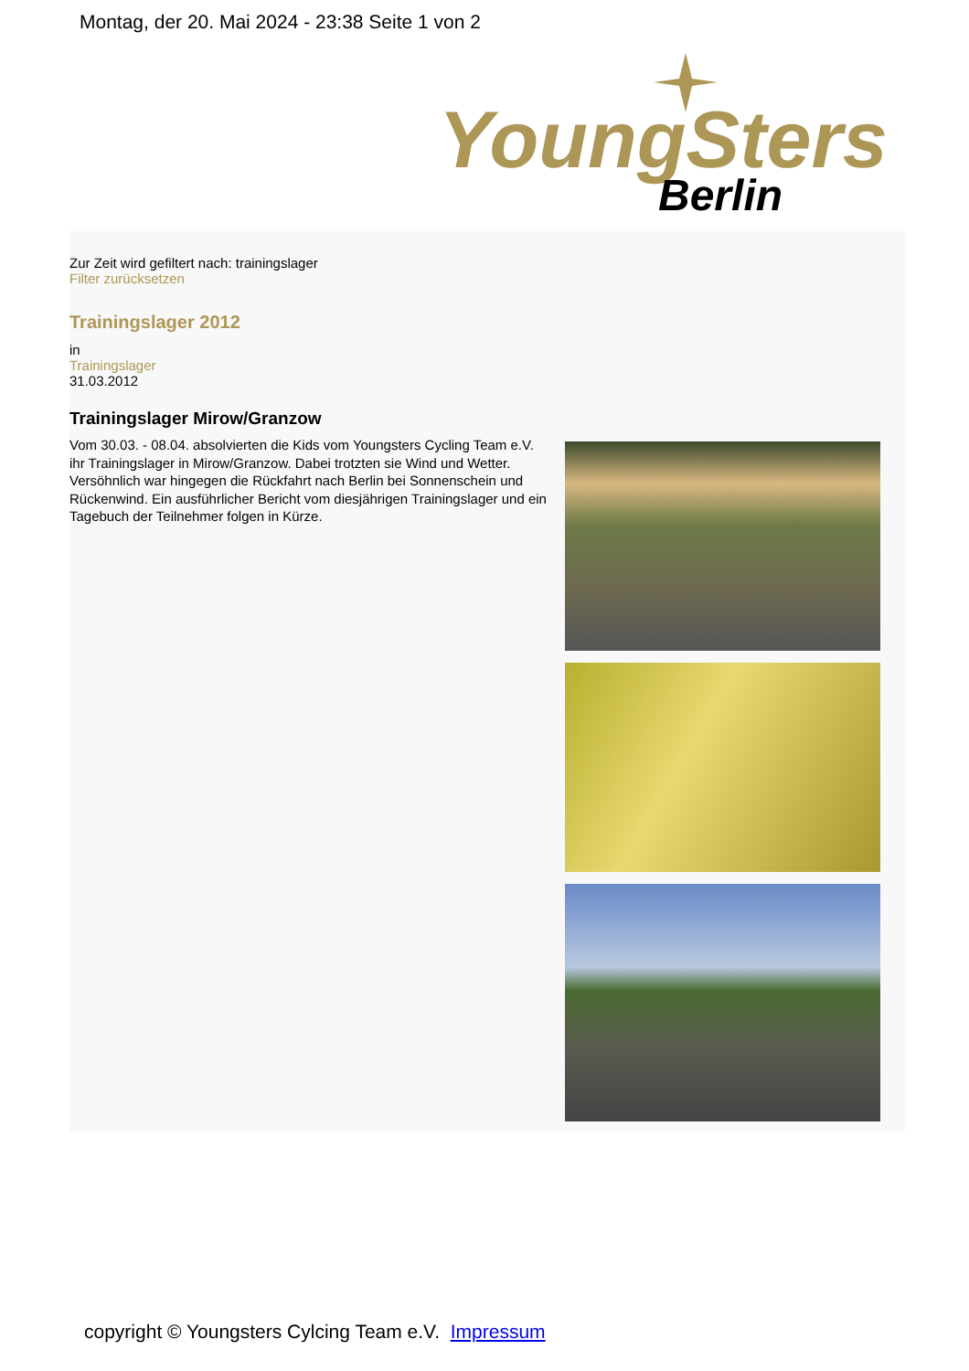Montag, der 20. Mai 2024 - 23:38 Seite 1 von 2
YoungSters
Berlin
Zur Zeit wird gefiltert nach: trainingslager
Filter zurücksetzen
Trainingslager 2012
in
Trainingslager
31.03.2012
Trainingslager Mirow/Granzow
Vom 30.03. - 08.04. absolvierten die Kids vom Youngsters Cycling Team e.V. ihr Trainingslager in Mirow/Granzow. Dabei trotzten sie Wind und Wetter. Versöhnlich war hingegen die Rückfahrt nach Berlin bei Sonnenschein und Rückenwind. Ein ausführlicher Bericht vom diesjährigen Trainingslager und ein Tagebuch der Teilnehmer folgen in Kürze.
copyright © Youngsters Cylcing Team e.V. Impressum